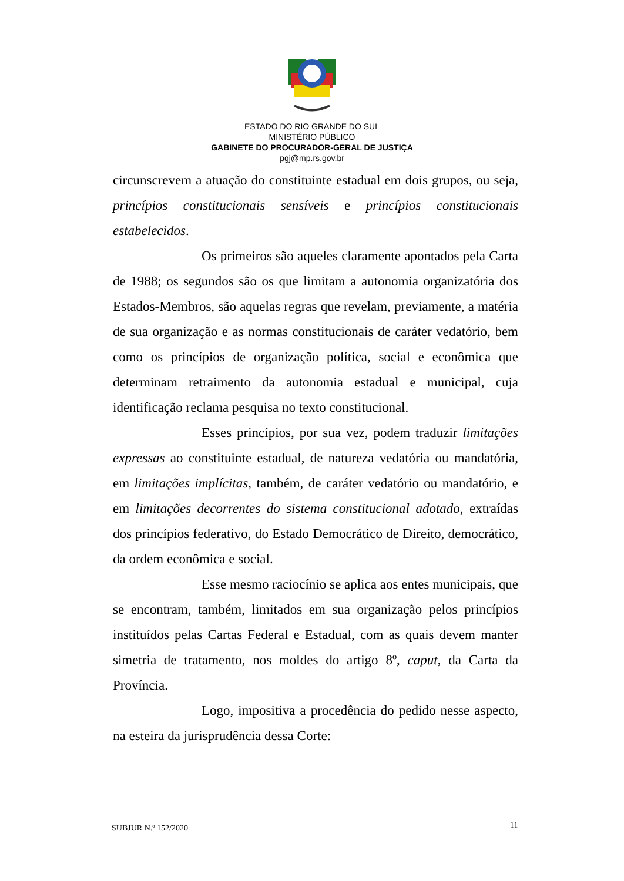ESTADO DO RIO GRANDE DO SUL
MINISTÉRIO PÚBLICO
GABINETE DO PROCURADOR-GERAL DE JUSTIÇA
pgj@mp.rs.gov.br
circunscrevem a atuação do constituinte estadual em dois grupos, ou seja, princípios constitucionais sensíveis e princípios constitucionais estabelecidos.
Os primeiros são aqueles claramente apontados pela Carta de 1988; os segundos são os que limitam a autonomia organizatória dos Estados-Membros, são aquelas regras que revelam, previamente, a matéria de sua organização e as normas constitucionais de caráter vedatório, bem como os princípios de organização política, social e econômica que determinam retraimento da autonomia estadual e municipal, cuja identificação reclama pesquisa no texto constitucional.
Esses princípios, por sua vez, podem traduzir limitações expressas ao constituinte estadual, de natureza vedatória ou mandatória, em limitações implícitas, também, de caráter vedatório ou mandatório, e em limitações decorrentes do sistema constitucional adotado, extraídas dos princípios federativo, do Estado Democrático de Direito, democrático, da ordem econômica e social.
Esse mesmo raciocínio se aplica aos entes municipais, que se encontram, também, limitados em sua organização pelos princípios instituídos pelas Cartas Federal e Estadual, com as quais devem manter simetria de tratamento, nos moldes do artigo 8º, caput, da Carta da Província.
Logo, impositiva a procedência do pedido nesse aspecto, na esteira da jurisprudência dessa Corte:
SUBJUR N.º 152/2020 11